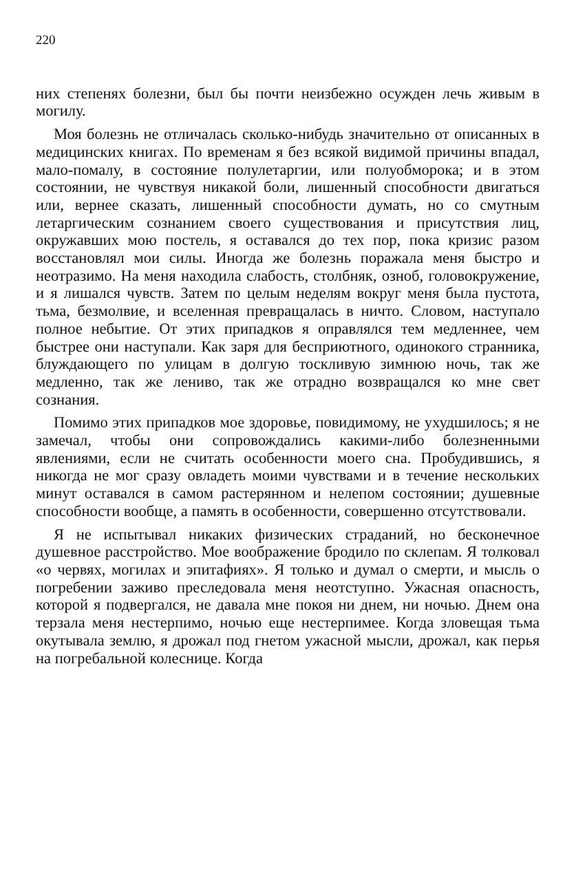220
них степенях болезни, был бы почти неизбежно осужден лечь живым в могилу.
Моя болезнь не отличалась сколько-нибудь значительно от описанных в медицинских книгах. По временам я без всякой видимой причины впадал, мало-помалу, в состояние полулетаргии, или полуобморока; и в этом состоянии, не чувствуя никакой боли, лишенный способности двигаться или, вернее сказать, лишенный способности думать, но со смутным летаргическим сознанием своего существования и присутствия лиц, окружавших мою постель, я оставался до тех пор, пока кризис разом восстановлял мои силы. Иногда же болезнь поражала меня быстро и неотразимо. На меня находила слабость, столбняк, озноб, головокружение, и я лишался чувств. Затем по целым неделям вокруг меня была пустота, тьма, безмолвие, и вселенная превращалась в ничто. Словом, наступало полное небытие. От этих припадков я оправлялся тем медленнее, чем быстрее они наступали. Как заря для бесприютного, одинокого странника, блуждающего по улицам в долгую тоскливую зимнюю ночь, так же медленно, так же лениво, так же отрадно возвращался ко мне свет сознания.
Помимо этих припадков мое здоровье, повидимому, не ухудшилось; я не замечал, чтобы они сопровождались какими-либо болезненными явлениями, если не считать особенности моего сна. Пробудившись, я никогда не мог сразу овладеть моими чувствами и в течение нескольких минут оставался в самом растерянном и нелепом состоянии; душевные способности вообще, а память в особенности, совершенно отсутствовали.
Я не испытывал никаких физических страданий, но бесконечное душевное расстройство. Мое воображение бродило по склепам. Я толковал «о червях, могилах и эпитафиях». Я только и думал о смерти, и мысль о погребении заживо преследовала меня неотступно. Ужасная опасность, которой я подвергался, не давала мне покоя ни днем, ни ночью. Днем она терзала меня нестерпимо, ночью еще нестерпимее. Когда зловещая тьма окутывала землю, я дрожал под гнетом ужасной мысли, дрожал, как перья на погребальной колеснице. Когда